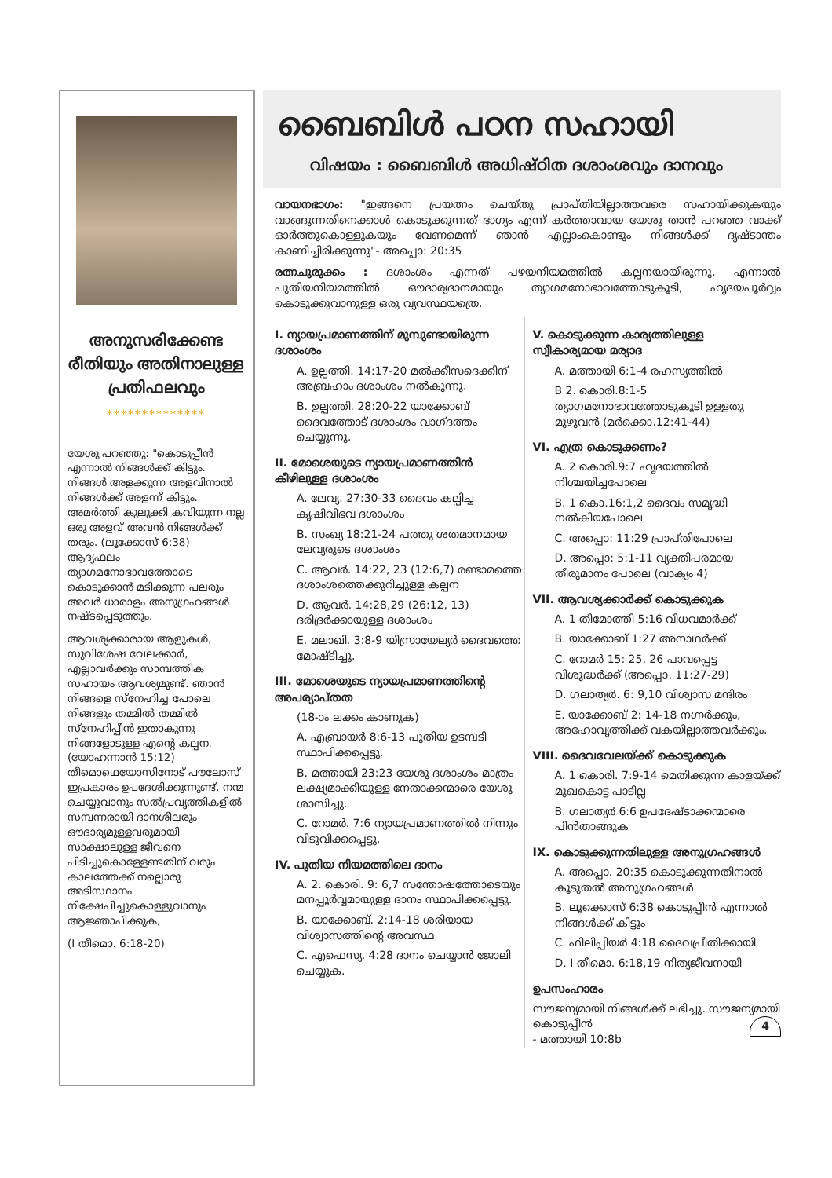അനുസരിക്കേണ്ട രീതിയും അതിനാലുള്ള പ്രതിഫലവും
**************
യേശു പറഞ്ഞു: "കൊടുപ്പീൻ എന്നാൽ നിങ്ങൾക്ക് കിട്ടും. നിങ്ങൾ അളക്കുന്ന അളവിനാൽ നിങ്ങൾക്ക് അളന്ന് കിട്ടും. അമർത്തി കുലുക്കി കവിയുന്ന നല്ല ഒരു അളവ് അവൻ നിങ്ങൾക്ക് തരും. (ലൂക്കോസ് 6:38) ആദ്യഫലം ത്യാഗമനോഭാവത്തോടെ കൊടുക്കാൻ മടിക്കുന്ന പലരും അവർ ധാരാളം അനുഗ്രഹങ്ങൾ നഷ്ടപ്പെടുത്തും.
ആവശ്യക്കാരായ ആളുകൾ, സുവിശേഷ വേലക്കാർ, എല്ലാവർക്കും സാമ്പത്തിക സഹായം ആവശ്യമുണ്ട്. ഞാൻ നിങ്ങളെ സ്നേഹിച്ച പോലെ നിങ്ങളും തമ്മിൽ തമ്മിൽ സ്നേഹിപ്പീൻ ഇതാകുന്നു നിങ്ങളോടുള്ള എന്റെ കല്പന. (യോഹന്നാൻ 15:12) തീമൊഥെയോസിനോട് പൗലോസ് ഇപ്രകാരം ഉപദേശിക്കുന്നുണ്ട്. നന്മ ചെയ്യുവാനും സൽപ്രവൃത്തികളിൽ സമ്പന്നരായി ദാനശീലരും ഔദാര്യമുള്ളവരുമായി സാക്ഷാലുള്ള ജീവനെ പിടിച്ചുകൊള്ളേണ്ടതിന് വരും കാലത്തേക്ക് നല്ലൊരു അടിസ്ഥാനം നിക്ഷേപിച്ചുകൊള്ളുവാനും ആജ്ഞാപിക്കുക,
(I തീമൊ. 6:18-20)
ബൈബിൾ പഠന സഹായി
വിഷയം : ബൈബിൾ അധിഷ്ഠിത ദശാംശവും ദാനവും
വായനഭാഗം: "ഇങ്ങനെ പ്രയത്നം ചെയ്തു പ്രാപ്തിയില്ലാത്തവരെ സഹായിക്കുകയും വാങ്ങുന്നതിനെക്കാൾ കൊടുക്കുന്നത് ഭാഗ്യം എന്ന് കർത്താവായ യേശു താൻ പറഞ്ഞ വാക്ക് ഓർത്തുകൊള്ളുകയും വേണമെന്ന് ഞാൻ എല്ലാംകൊണ്ടും നിങ്ങൾക്ക് ദൃഷ്ടാന്തം കാണിച്ചിരിക്കുന്നു"- അപ്പൊ: 20:35
രത്നചുരുക്കം : ദശാംശം എന്നത് പഴയനിയമത്തിൽ കല്പനയായിരുന്നു. എന്നാൽ പുതിയനിയമത്തിൽ ഔദാര്യദാനമായും ത്യാഗമനോഭാവത്തോടുകൂടി, ഹൃദയപൂർവ്വം കൊടുക്കുവാനുള്ള ഒരു വ്യവസ്ഥയത്രെ.
I. ന്യായപ്രമാണത്തിന് മുമ്പുണ്ടായിരുന്ന ദശാംശം
A. ഉല്പത്തി. 14:17-20 മൽക്കീസദെക്കിന് അബ്രഹാം ദശാംശം നൽകുന്നു.
B. ഉല്പത്തി. 28:20-22 യാക്കോബ് ദൈവത്തോട് ദശാംശം വാഗ്ദത്തം ചെയ്യുന്നു.
II. മോശെയുടെ ന്യായപ്രമാണത്തിൻ കീഴിലുള്ള ദശാംശം
A. ലേവ്യ. 27:30-33 ദൈവം കല്പിച്ച കൃഷിവിഭവ ദശാംശം
B. സംഖ്യ 18:21-24 പത്തു ശതമാനമായ ലേവ്യരുടെ ദശാംശം
C. ആവർ. 14:22, 23 (12:6,7) രണ്ടാമത്തെ ദശാംശത്തെക്കുറിച്ചുള്ള കല്പന
D. ആവർ. 14:28,29 (26:12, 13) ദരിദ്രർക്കായുള്ള ദശാംശം
E. മലാഖി. 3:8-9 യിസ്രായേല്യർ ദൈവത്തെ മോഷ്ടിച്ചു.
III. മോശെയുടെ ന്യായപ്രമാണത്തിന്റെ അപര്യാപ്തത
(18-ാം ലക്കം കാണുക)
A. എബ്രായർ 8:6-13 പുതിയ ഉടമ്പടി സ്ഥാപിക്കപ്പെട്ടു.
B. മത്തായി 23:23 യേശു ദശാംശം മാത്രം ലക്ഷ്യമാക്കിയുള്ള നേതാക്കന്മാരെ യേശു ശാസിച്ചു.
C. റോമർ. 7:6 ന്യായപ്രമാണത്തിൽ നിന്നും വിടുവിക്കപ്പെട്ടു.
IV. പുതിയ നിയമത്തിലെ ദാനം
A. 2. കൊരി. 9: 6,7 സന്തോഷത്തോടെയും മനപ്പൂർവ്വമായുള്ള ദാനം സ്ഥാപിക്കപ്പെട്ടു.
B. യാക്കോബ്. 2:14-18 ശരിയായ വിശ്വാസത്തിന്റെ അവസ്ഥ
C. എഫെസ്യ. 4:28 ദാനം ചെയ്യാൻ ജോലി ചെയ്യുക.
V. കൊടുക്കുന്ന കാര്യത്തിലുള്ള സ്വീകാര്യമായ മര്യാദ
A. മത്തായി 6:1-4 രഹസ്യത്തിൽ
B 2. കൊരി.8:1-5 ത്യാഗമനോഭാവത്തോടുകൂടി ഉള്ളതു മുഴുവൻ (മർക്കൊ.12:41-44)
VI. എത്ര കൊടുക്കണം?
A. 2 കൊരി.9:7 ഹൃദയത്തിൽ നിശ്ചയിച്ചപോലെ
B. 1 കൊ.16:1,2 ദൈവം സമൃദ്ധി നൽകിയപോലെ
C. അപ്പൊ: 11:29 പ്രാപ്തിപോലെ
D. അപ്പൊ: 5:1-11 വ്യക്തിപരമായ തീരുമാനം പോലെ (വാക്യം 4)
VII. ആവശ്യക്കാർക്ക് കൊടുക്കുക
A. 1 തിമോത്തി 5:16 വിധവമാർക്ക്
B. യാക്കോബ് 1:27 അനാഥർക്ക്
C. റോമർ 15: 25, 26 പാവപ്പെട്ട വിശുദ്ധർക്ക് (അപ്പൊ. 11:27-29)
D. ഗലാത്യർ. 6: 9,10 വിശ്വാസ മന്ദിരം
E. യാക്കോബ് 2: 14-18 നഗ്നർക്കും, അഹോവൃത്തിക്ക് വകയില്ലാത്തവർക്കും.
VIII. ദൈവവേലയ്ക്ക് കൊടുക്കുക
A. 1 കൊരി. 7:9-14 മെതിക്കുന്ന കാളയ്ക്ക് മുഖകൊട്ട പാടില്ല
B. ഗലാത്യർ 6:6 ഉപദേഷ്ടാക്കന്മാരെ പിൻതാങ്ങുക
IX. കൊടുക്കുന്നതിലുള്ള അനുഗ്രഹങ്ങൾ
A. അപ്പൊ. 20:35 കൊടുക്കുന്നതിനാൽ കൂടുതൽ അനുഗ്രഹങ്ങൾ
B. ലൂക്കൊസ് 6:38 കൊടുപ്പീൻ എന്നാൽ നിങ്ങൾക്ക് കിട്ടും
C. ഫിലിപ്പിയർ 4:18 ദൈവപ്രീതിക്കായി
D. I തീമൊ. 6:18,19 നിത്യജീവനായി
ഉപസംഹാരം
സൗജന്യമായി നിങ്ങൾക്ക് ലഭിച്ചു. സൗജന്യമായി കൊടുപ്പീൻ 4
- മത്തായി 10:8b